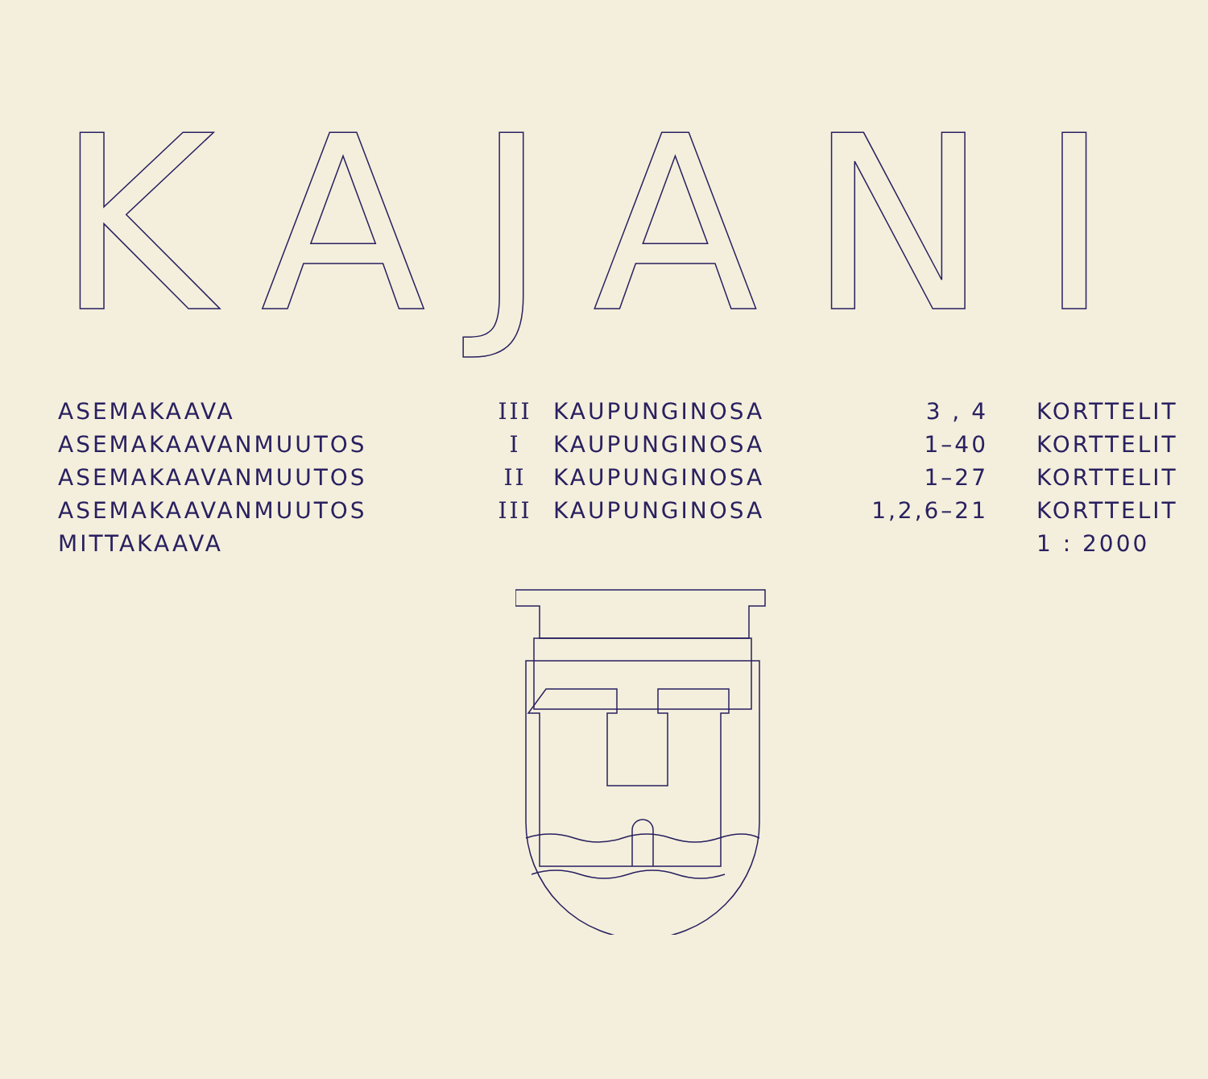KAJANI
| ASEMAKAAVA | III | KAUPUNGINOSA | 3 , 4 | KORTTELIT |
| ASEMAKAAVANMUUTOS | I | KAUPUNGINOSA | 1–40 | KORTTELIT |
| ASEMAKAAVANMUUTOS | II | KAUPUNGINOSA | 1–27 | KORTTELIT |
| ASEMAKAAVANMUUTOS | III | KAUPUNGINOSA | 1,2,6–21 | KORTTELIT |
| MITTAKAAVA | | | | 1 : 2000 |